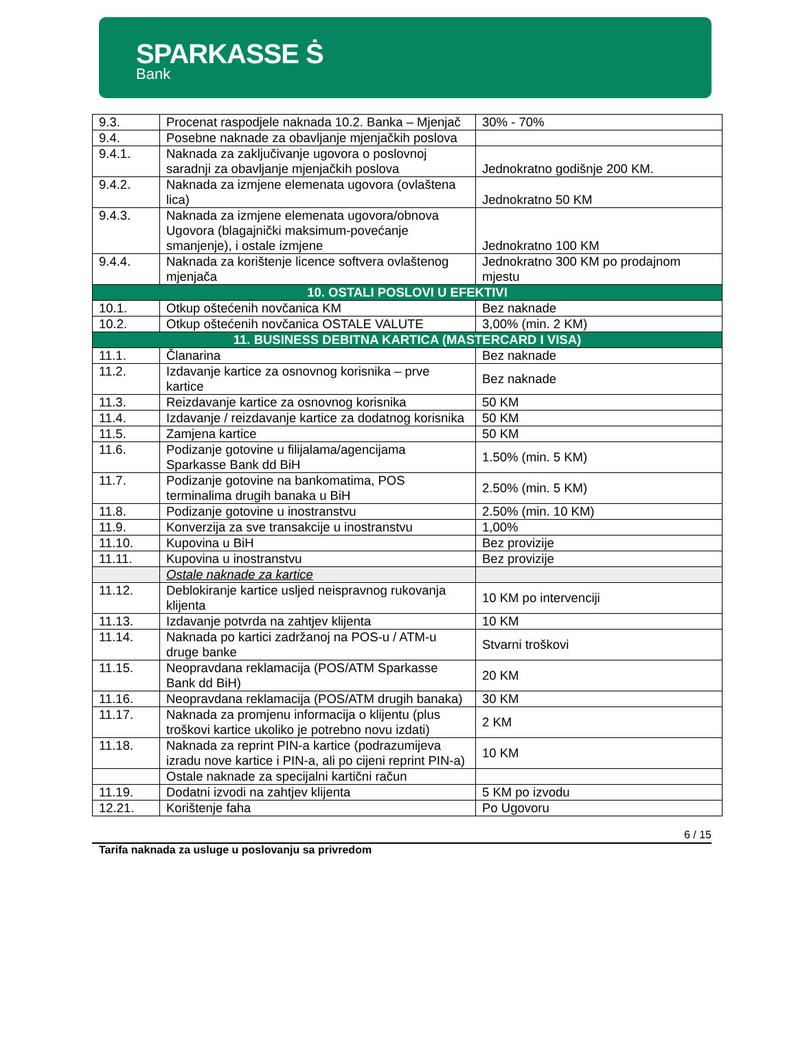SPARKASSE Ṡ
Bank
| 9.3. | Procenat raspodjele naknada 10.2. Banka – Mjenjač | 30% - 70% |
| 9.4. | Posebne naknade za obavljanje mjenjačkih poslova | |
| 9.4.1. | Naknada za zaključivanje ugovora o poslovnoj saradnji za obavljanje mjenjačkih poslova | Jednokratno godišnje 200 KM. |
| 9.4.2. | Naknada za izmjene elemenata ugovora (ovlaštena lica) | Jednokratno 50 KM |
| 9.4.3. | Naknada za izmjene elemenata ugovora/obnova Ugovora (blagajnički maksimum-povećanje smanjenje), i ostale izmjene | Jednokratno 100 KM |
| 9.4.4. | Naknada za korištenje licence softvera ovlaštenog mjenjača | Jednokratno 300 KM po prodajnom mjestu |
| 10. OSTALI POSLOVI U EFEKTIVI | | |
| 10.1. | Otkup oštećenih novčanica KM | Bez naknade |
| 10.2. | Otkup oštećenih novčanica OSTALE VALUTE | 3,00% (min. 2 KM) |
| 11. BUSINESS DEBITNA KARTICA (MASTERCARD I VISA) | | |
| 11.1. | Članarina | Bez naknade |
| 11.2. | Izdavanje kartice za osnovnog korisnika – prve kartice | Bez naknade |
| 11.3. | Reizdavanje kartice za osnovnog korisnika | 50 KM |
| 11.4. | Izdavanje / reizdavanje kartice za dodatnog korisnika | 50 KM |
| 11.5. | Zamjena kartice | 50 KM |
| 11.6. | Podizanje gotovine u filijalama/agencijama Sparkasse Bank dd BiH | 1.50% (min. 5 KM) |
| 11.7. | Podizanje gotovine na bankomatima, POS terminalima drugih banaka u BiH | 2.50% (min. 5 KM) |
| 11.8. | Podizanje gotovine u inostranstvu | 2.50% (min. 10 KM) |
| 11.9. | Konverzija za sve transakcije u inostranstvu | 1,00% |
| 11.10. | Kupovina u BiH | Bez provizije |
| 11.11. | Kupovina u inostranstvu | Bez provizije |
| | Ostale naknade za kartice | |
| 11.12. | Deblokiranje kartice usljed neispravnog rukovanja klijenta | 10 KM po intervenciji |
| 11.13. | Izdavanje potvrda na zahtjev klijenta | 10 KM |
| 11.14. | Naknada po kartici zadržanoj na POS-u / ATM-u druge banke | Stvarni troškovi |
| 11.15. | Neopravdana reklamacija (POS/ATM Sparkasse Bank dd BiH) | 20 KM |
| 11.16. | Neopravdana reklamacija (POS/ATM drugih banaka) | 30 KM |
| 11.17. | Naknada za promjenu informacija o klijentu (plus troškovi kartice ukoliko je potrebno novu izdati) | 2 KM |
| 11.18. | Naknada za reprint PIN-a kartice (podrazumijeva izradu nove kartice i PIN-a, ali po cijeni reprint PIN-a) | 10 KM |
| | Ostale naknade za specijalni kartični račun | |
| 11.19. | Dodatni izvodi na zahtjev klijenta | 5 KM po izvodu |
| 12.21. | Korištenje faha | Po Ugovoru |
6 / 15
Tarifa naknada za usluge u poslovanju sa privredom